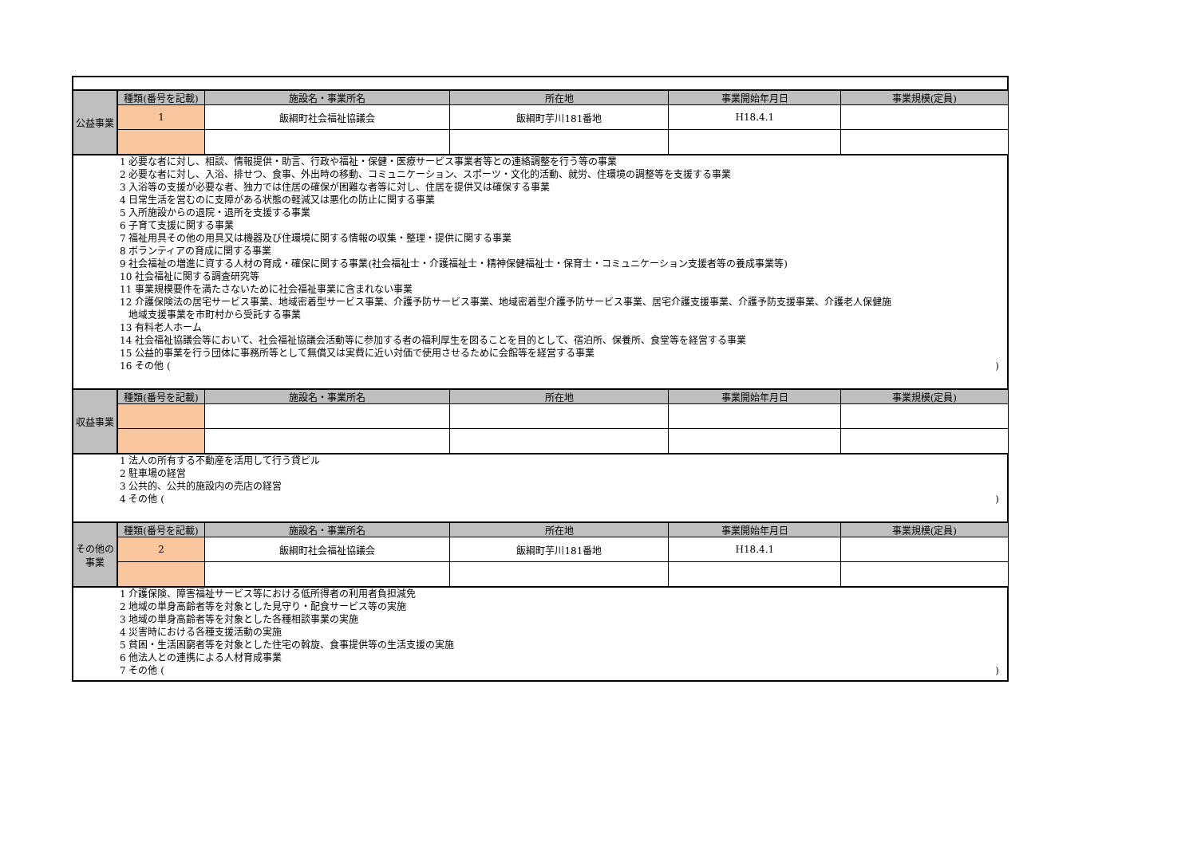| 公益事業 | 種類(番号を記載) | 施設名・事業所名 | 所在地 | 事業開始年月日 | 事業規模(定員) |
| | 1 | 飯綱町社会福祉協議会 | 飯綱町芋川181番地 | H18.4.1 | |
| 1 必要な者に対し、相談、情報提供・助言、行政や福祉・保健・医療サービス事業者等との連絡調整を行う等の事業 2 必要な者に対し、入浴、排せつ、食事、外出時の移動、コミュニケーション、スポーツ・文化的活動、就労、住環境の調整等を支援する事業 3 入浴等の支援が必要な者、独力では住居の確保が困難な者等に対し、住居を提供又は確保する事業 4 日常生活を営むのに支障がある状態の軽減又は悪化の防止に関する事業 5 入所施設からの退院・退所を支援する事業 6 子育て支援に関する事業 7 福祉用具その他の用具又は機器及び住環境に関する情報の収集・整理・提供に関する事業 8 ボランティアの育成に関する事業 9 社会福祉の増進に資する人材の育成・確保に関する事業(社会福祉士・介護福祉士・精神保健福祉士・保育士・コミュニケーション支援者等の養成事業等) 10 社会福祉に関する調査研究等 11 事業規模要件を満たさないために社会福祉事業に含まれない事業 12 介護保険法の居宅サービス事業、地域密着型サービス事業、介護予防サービス事業、地域密着型介護予防サービス事業、居宅介護支援事業、介護予防支援事業、介護老人保健施 地域支援事業を市町村から受託する事業 13 有料老人ホーム 14 社会福祉協議会等において、社会福祉協議会活動等に参加する者の福利厚生を図ることを目的として、宿泊所、保養所、食堂等を経営する事業 15 公益的事業を行う団体に事務所等として無償又は実費に近い対価で使用させるために会館等を経営する事業 16 その他 ( ) | | | | | |
| 収益事業 | 種類(番号を記載) | 施設名・事業所名 | 所在地 | 事業開始年月日 | 事業規模(定員) |
| 1 法人の所有する不動産を活用して行う貸ビル 2 駐車場の経営 3 公共的、公共的施設内の売店の経営 4 その他 ( ) | | | | | |
| その他の事業 | 種類(番号を記載) | 施設名・事業所名 | 所在地 | 事業開始年月日 | 事業規模(定員) |
| | 2 | 飯綱町社会福祉協議会 | 飯綱町芋川181番地 | H18.4.1 | |
| 1 介護保険、障害福祉サービス等における低所得者の利用者負担減免 2 地域の単身高齢者等を対象とした見守り・配食サービス等の実施 3 地域の単身高齢者等を対象とした各種相談事業の実施 4 災害時における各種支援活動の実施 5 貧困・生活困窮者等を対象とした住宅の斡旋、食事提供等の生活支援の実施 6 他法人との連携による人材育成事業 7 その他 ( ) | | | | | |